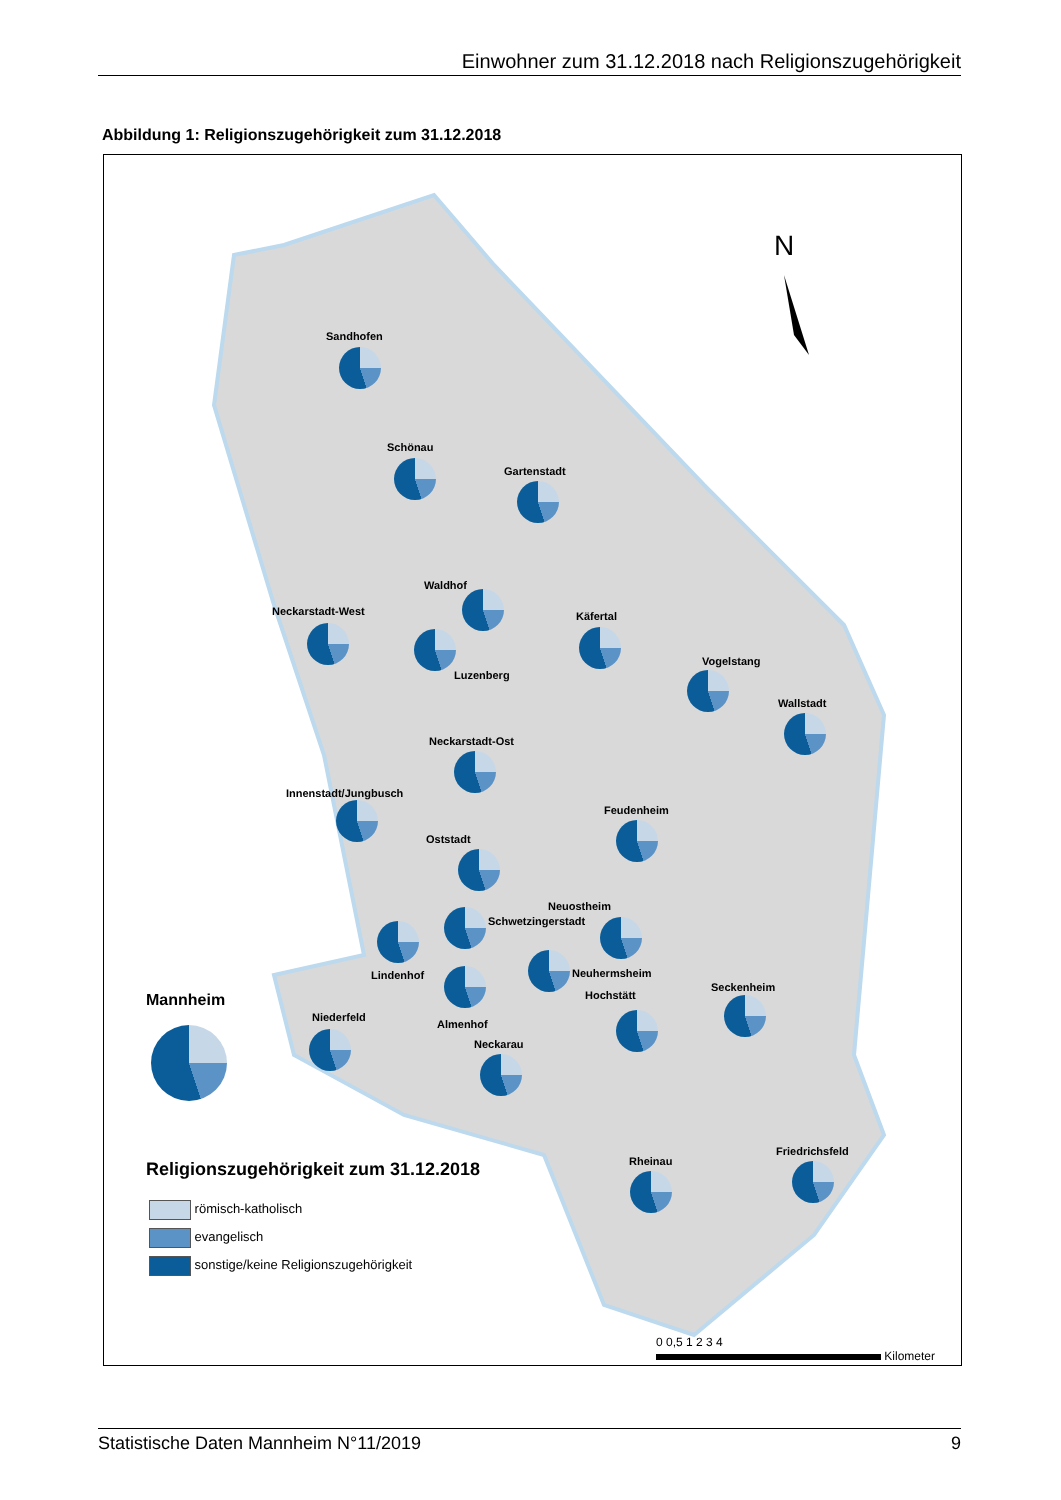Einwohner zum 31.12.2018 nach Religionszugehörigkeit
Abbildung 1: Religionszugehörigkeit zum 31.12.2018
N
Sandhofen
Schönau
Gartenstadt
Waldhof
Neckarstadt-West
Luzenberg
Käfertal
Vogelstang
Wallstadt
Neckarstadt-Ost
Innenstadt/Jungbusch
Feudenheim
Oststadt
Neuostheim
Schwetzingerstadt
Neuhermsheim
Lindenhof
Mannheim Hochstätt
Seckenheim
Niederfeld
Almenhof
Neckarau
Religionszugehörigkeit zum 31.12.2018
Friedrichsfeld
Rheinau
römisch-katholisch
evangelisch
sonstige/keine Religionszugehörigkeit
0 0,5 1 2 3 4
Kilometer
Statistische Daten Mannheim N°11/2019 9